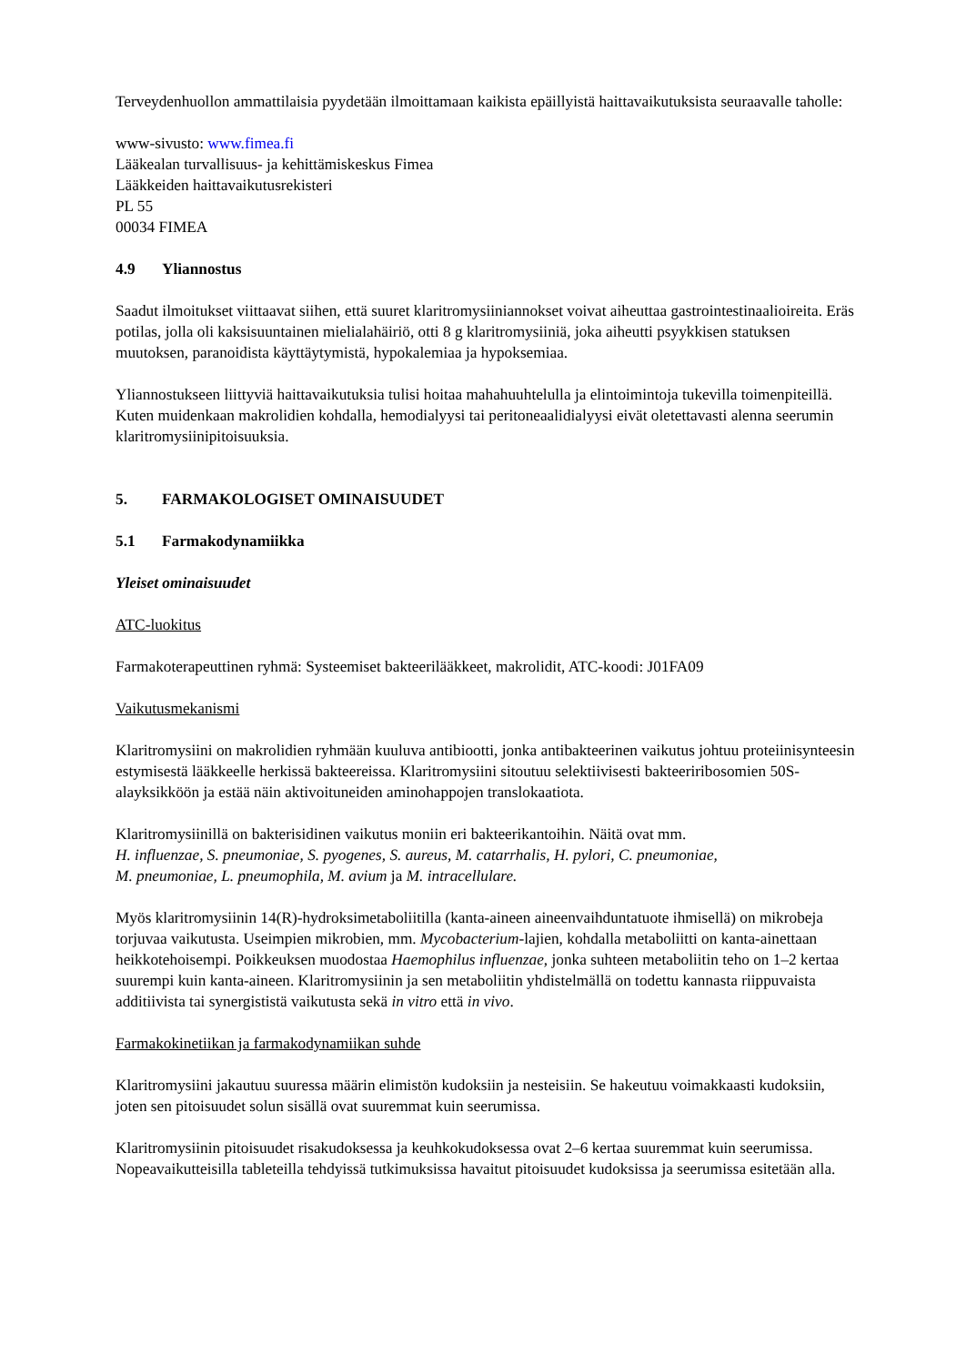Terveydenhuollon ammattilaisia pyydetään ilmoittamaan kaikista epäillyistä haittavaikutuksista seuraavalle taholle:
www-sivusto: www.fimea.fi
Lääkealan turvallisuus- ja kehittämiskeskus Fimea
Lääkkeiden haittavaikutusrekisteri
PL 55
00034 FIMEA
4.9 Yliannostus
Saadut ilmoitukset viittaavat siihen, että suuret klaritromysiiniannokset voivat aiheuttaa gastrointestinaalioireita. Eräs potilas, jolla oli kaksisuuntainen mielialahäiriö, otti 8 g klaritromysiiniä, joka aiheutti psyykkisen statuksen muutoksen, paranoidista käyttäytymistä, hypokalemiaa ja hypoksemiaa.
Yliannostukseen liittyviä haittavaikutuksia tulisi hoitaa mahahuuhtelulla ja elintoimintoja tukevilla toimenpiteillä. Kuten muidenkaan makrolidien kohdalla, hemodialyysi tai peritoneaalidialyysi eivät oletettavasti alenna seerumin klaritromysiinipitoisuuksia.
5. FARMAKOLOGISET OMINAISUUDET
5.1 Farmakodynamiikka
Yleiset ominaisuudet
ATC-luokitus
Farmakoterapeuttinen ryhmä: Systeemiset bakteerilääkkeet, makrolidit, ATC-koodi: J01FA09
Vaikutusmekanismi
Klaritromysiini on makrolidien ryhmään kuuluva antibiootti, jonka antibakteerinen vaikutus johtuu proteiinisynteesin estymisestä lääkkeelle herkissä bakteereissa. Klaritromysiini sitoutuu selektiivisesti bakteeriribosomien 50S-alayksikköön ja estää näin aktivoituneiden aminohappojen translokaatiota.
Klaritromysiinillä on bakterisidinen vaikutus moniin eri bakteerikantoihin. Näitä ovat mm.
H. influenzae, S. pneumoniae, S. pyogenes, S. aureus, M. catarrhalis, H. pylori, C. pneumoniae,
M. pneumoniae, L. pneumophila, M. avium ja M. intracellulare.
Myös klaritromysiinin 14(R)-hydroksimetaboliitilla (kanta-aineen aineenvaihduntatuote ihmisellä) on mikrobeja torjuvaa vaikutusta. Useimpien mikrobien, mm. Mycobacterium-lajien, kohdalla metaboliitti on kanta-ainettaan heikkotehoisempi. Poikkeuksen muodostaa Haemophilus influenzae, jonka suhteen metaboliitin teho on 1–2 kertaa suurempi kuin kanta-aineen. Klaritromysiinin ja sen metaboliitin yhdistelmällä on todettu kannasta riippuvaista additiivista tai synergististä vaikutusta sekä in vitro että in vivo.
Farmakokinetiikan ja farmakodynamiikan suhde
Klaritromysiini jakautuu suuressa määrin elimistön kudoksiin ja nesteisiin. Se hakeutuu voimakkaasti kudoksiin, joten sen pitoisuudet solun sisällä ovat suuremmat kuin seerumissa.
Klaritromysiinin pitoisuudet risakudoksessa ja keuhkokudoksessa ovat 2–6 kertaa suuremmat kuin seerumissa. Nopeavaikutteisilla tableteilla tehdyissä tutkimuksissa havaitut pitoisuudet kudoksissa ja seerumissa esitetään alla.